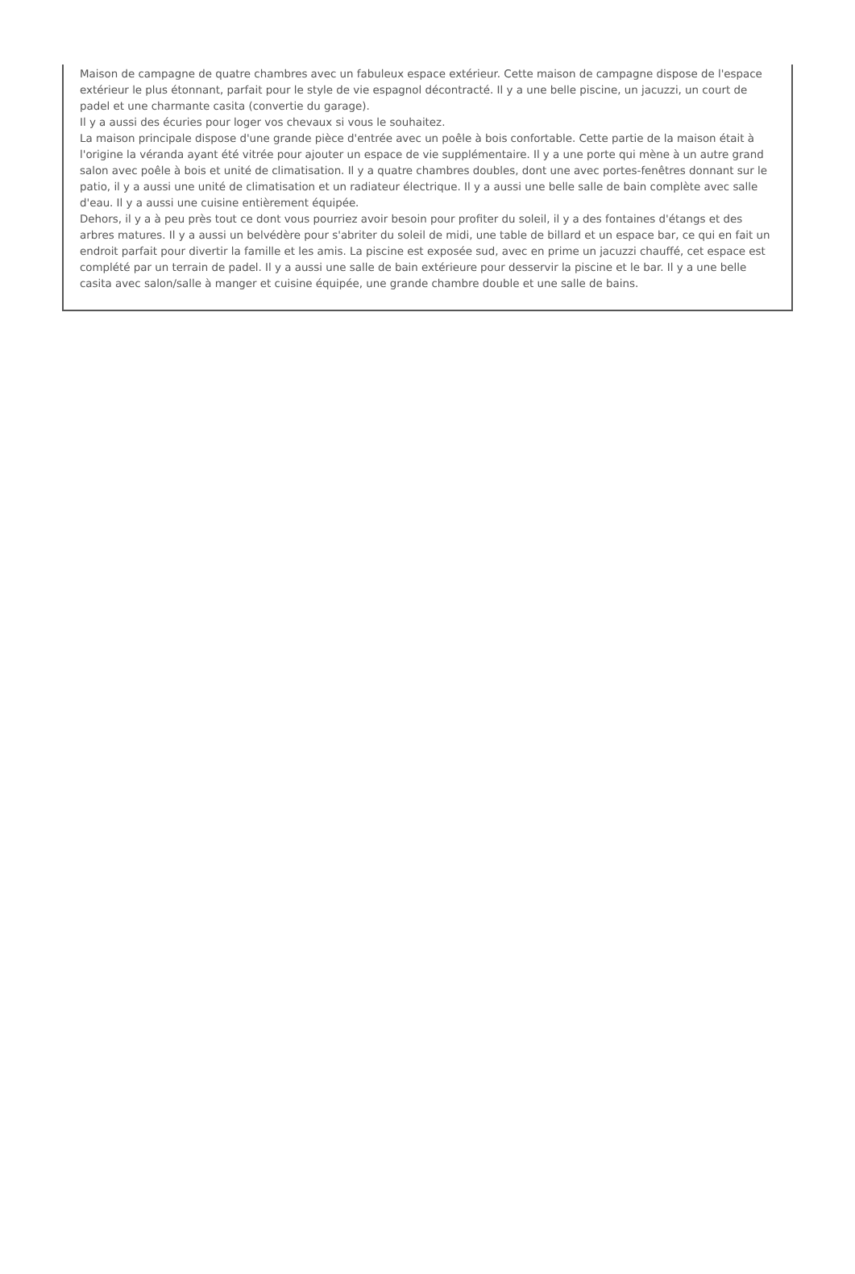Maison de campagne de quatre chambres avec un fabuleux espace extérieur. Cette maison de campagne dispose de l'espace extérieur le plus étonnant, parfait pour le style de vie espagnol décontracté. Il y a une belle piscine, un jacuzzi, un court de padel et une charmante casita (convertie du garage).
Il y a aussi des écuries pour loger vos chevaux si vous le souhaitez.
La maison principale dispose d'une grande pièce d'entrée avec un poêle à bois confortable. Cette partie de la maison était à l'origine la véranda ayant été vitrée pour ajouter un espace de vie supplémentaire. Il y a une porte qui mène à un autre grand salon avec poêle à bois et unité de climatisation. Il y a quatre chambres doubles, dont une avec portes-fenêtres donnant sur le patio, il y a aussi une unité de climatisation et un radiateur électrique. Il y a aussi une belle salle de bain complète avec salle d'eau. Il y a aussi une cuisine entièrement équipée.
Dehors, il y a à peu près tout ce dont vous pourriez avoir besoin pour profiter du soleil, il y a des fontaines d'étangs et des arbres matures. Il y a aussi un belvédère pour s'abriter du soleil de midi, une table de billard et un espace bar, ce qui en fait un endroit parfait pour divertir la famille et les amis. La piscine est exposée sud, avec en prime un jacuzzi chauffé, cet espace est complété par un terrain de padel. Il y a aussi une salle de bain extérieure pour desservir la piscine et le bar. Il y a une belle casita avec salon/salle à manger et cuisine équipée, une grande chambre double et une salle de bains.